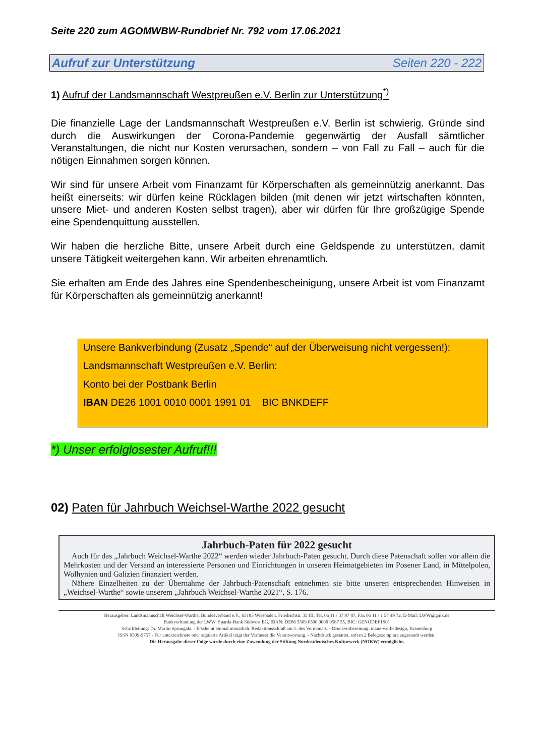Seite 220 zum AGOMWBW-Rundbrief Nr. 792 vom 17.06.2021
Aufruf zur Unterstützung Seiten 220 - 222
1) Aufruf der Landsmannschaft Westpreußen e.V. Berlin zur Unterstützung<sup>*)</sup>
Die finanzielle Lage der Landsmannschaft Westpreußen e.V. Berlin ist schwierig. Gründe sind durch die Auswirkungen der Corona-Pandemie gegenwärtig der Ausfall sämtlicher Veranstaltungen, die nicht nur Kosten verursachen, sondern – von Fall zu Fall – auch für die nötigen Einnahmen sorgen können.
Wir sind für unsere Arbeit vom Finanzamt für Körperschaften als gemeinnützig anerkannt. Das heißt einerseits: wir dürfen keine Rücklagen bilden (mit denen wir jetzt wirtschaften könnten, unsere Miet- und anderen Kosten selbst tragen), aber wir dürfen für Ihre großzügige Spende eine Spendenquittung ausstellen.
Wir haben die herzliche Bitte, unsere Arbeit durch eine Geldspende zu unterstützen, damit unsere Tätigkeit weitergehen kann. Wir arbeiten ehrenamtlich.
Sie erhalten am Ende des Jahres eine Spendenbescheinigung, unsere Arbeit ist vom Finanzamt für Körperschaften als gemeinnützig anerkannt!
Unsere Bankverbindung (Zusatz „Spende“ auf der Überweisung nicht vergessen!):
Landsmannschaft Westpreußen e.V. Berlin:
Konto bei der Postbank Berlin
IBAN DE26 1001 0010 0001 1991 01 BIC BNKDEFF
*) Unser erfolglosester Aufruf!!!
02) Paten für Jahrbuch Weichsel-Warthe 2022 gesucht
Jahrbuch-Paten für 2022 gesucht
Auch für das „Jahrbuch Weichsel-Warthe 2022“ werden wieder Jahrbuch-Paten gesucht. Durch diese Patenschaft sollen vor allem die Mehrkosten und der Versand an interessierte Personen und Einrichtungen in unseren Heimatgebieten im Posener Land, in Mittelpolen, Wolhynien und Galizien finanziert werden.
Nähere Einzelheiten zu der Übernahme der Jahrbuch-Patenschaft entnehmen sie bitte unseren entsprechenden Hinweisen in „Weichsel-Warthe“ sowie unserem „Jahrbuch Weichsel-Warthe 2021“, S. 176.
Herausgeber: Landsmannschaft Weichsel-Warthe, Bundesverband e.V., 65185 Wiesbaden, Friedrichstr. 35 III, Tel. 06 11 / 37 97 87, Fax 06 11 / 1 57 49 72, E-Mail: LWW@gmx.de
Bankverbindung der LWW: Spardа-Bank Südwest EG, IBAN: DE86 5509 0500 0000 9587 55, BIC: GENODEF1S01
Schriftleitung: Dr. Martin Sprungala. - Erscheint einmal monatlich. Redaktionsschluß am 1. des Vormonats. - Druckvorbereitung: manz-werbedesign, Kranenburg
ISSN 0509-9757 - Für unterzeichnete oder signierte Artikel trägt der Verfasser die Verantwortung. - Nachdruck gestattet, sofern 2 Belegexemplare zugesandt werden.
Die Herausgabe dieser Folge wurde durch eine Zuwendung der Stiftung Nordostdeutsches Kulturwerk (NOKW) ermöglicht.